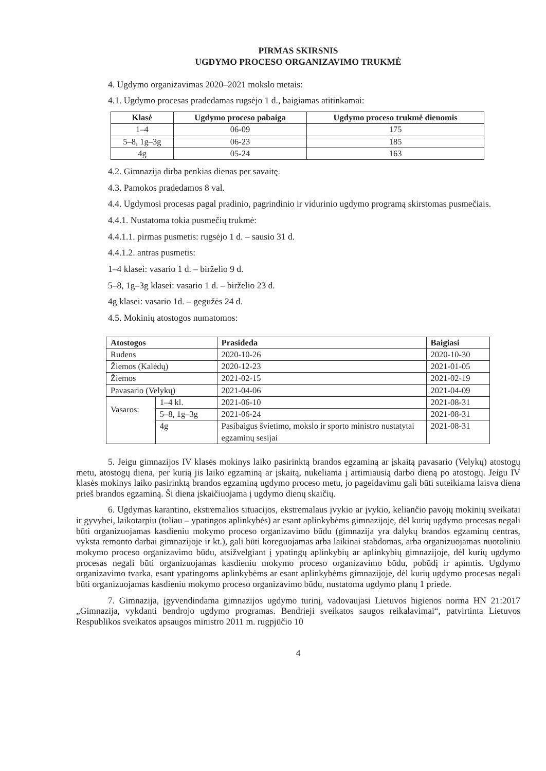PIRMAS SKIRSNIS
UGDYMO PROCESO ORGANIZAVIMO TRUKMĖ
4. Ugdymo organizavimas 2020–2021 mokslo metais:
4.1. Ugdymo procesas pradedamas rugsėjo 1 d., baigiamas atitinkamai:
| Klasė | Ugdymo proceso pabaiga | Ugdymo proceso trukmė dienomis |
| --- | --- | --- |
| 1–4 | 06-09 | 175 |
| 5–8, 1g–3g | 06-23 | 185 |
| 4g | 05-24 | 163 |
4.2. Gimnazija dirba penkias dienas per savaitę.
4.3. Pamokos pradedamos 8 val.
4.4. Ugdymosi procesas pagal pradinio, pagrindinio ir vidurinio ugdymo programą skirstomas pusmečiais.
4.4.1. Nustatoma tokia pusmečių trukmė:
4.4.1.1. pirmas pusmetis: rugsėjo 1 d. – sausio 31 d.
4.4.1.2. antras pusmetis:
1–4 klasei: vasario 1 d. – birželio 9 d.
5–8, 1g–3g klasei: vasario 1 d. – birželio 23 d.
4g klasei: vasario 1d. – gegužės 24 d.
4.5. Mokinių atostogos numatomos:
| Atostogos | | Prasideda | Baigiasi |
| --- | --- | --- | --- |
| Rudens | | 2020-10-26 | 2020-10-30 |
| Žiemos (Kalėdų) | | 2020-12-23 | 2021-01-05 |
| Žiemos | | 2021-02-15 | 2021-02-19 |
| Pavasario (Velykų) | | 2021-04-06 | 2021-04-09 |
| Vasaros: | 1–4 kl. | 2021-06-10 | 2021-08-31 |
| | 5–8, 1g–3g | 2021-06-24 | 2021-08-31 |
| | 4g | Pasibaigus švietimo, mokslo ir sporto ministro nustatytai egzaminų sesijai | 2021-08-31 |
5. Jeigu gimnazijos IV klasės mokinys laiko pasirinktą brandos egzaminą ar įskaitą pavasario (Velykų) atostogų metu, atostogų diena, per kurią jis laiko egzaminą ar įskaitą, nukeliama į artimiausią darbo dieną po atostogų. Jeigu IV klasės mokinys laiko pasirinktą brandos egzaminą ugdymo proceso metu, jo pageidavimu gali būti suteikiama laisva diena prieš brandos egzaminą. Ši diena įskaičiuojama į ugdymo dienų skaičių.
6. Ugdymas karantino, ekstremalios situacijos, ekstremalaus įvykio ar įvykio, keliančio pavojų mokinių sveikatai ir gyvybei, laikotarpiu (toliau – ypatingos aplinkybės) ar esant aplinkybėms gimnazijoje, dėl kurių ugdymo procesas negali būti organizuojamas kasdieniu mokymo proceso organizavimo būdu (gimnazija yra dalykų brandos egzaminų centras, vyksta remonto darbai gimnazijoje ir kt.), gali būti koreguojamas arba laikinai stabdomas, arba organizuojamas nuotoliniu mokymo proceso organizavimo būdu, atsižvelgiant į ypatingų aplinkybių ar aplinkybių gimnazijoje, dėl kurių ugdymo procesas negali būti organizuojamas kasdieniu mokymo proceso organizavimo būdu, pobūdį ir apimtis. Ugdymo organizavimo tvarka, esant ypatingoms aplinkybėms ar esant aplinkybėms gimnazijoje, dėl kurių ugdymo procesas negali būti organizuojamas kasdieniu mokymo proceso organizavimo būdu, nustatoma ugdymo planų 1 priede.
7. Gimnazija, įgyvendindama gimnazijos ugdymo turinį, vadovaujasi Lietuvos higienos norma HN 21:2017 „Gimnazija, vykdanti bendrojo ugdymo programas. Bendrieji sveikatos saugos reikalavimai“, patvirtinta Lietuvos Respublikos sveikatos apsaugos ministro 2011 m. rugpjūčio 10
4